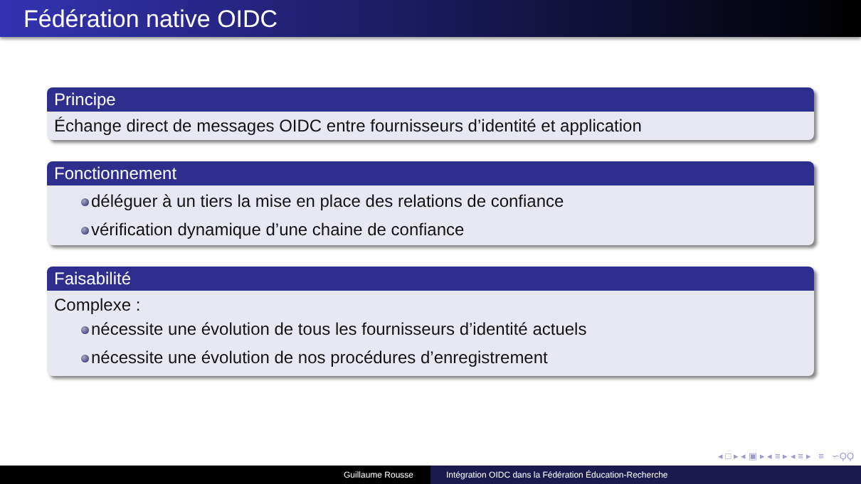Fédération native OIDC
Principe
Échange direct de messages OIDC entre fournisseurs d’identité et application
Fonctionnement
déléguer à un tiers la mise en place des relations de confiance
vérification dynamique d’une chaine de confiance
Faisabilité
Complexe :
nécessite une évolution de tous les fournisseurs d’identité actuels
nécessite une évolution de nos procédures d’enregistrement
◂ □ ▸ ◂ ▣ ▸ ◂ ≡ ▸ ◂ ≡ ▸ ≡ ∽ϘϘ
Guillaume Rousse Intégration OIDC dans la Fédération Éducation-Recherche